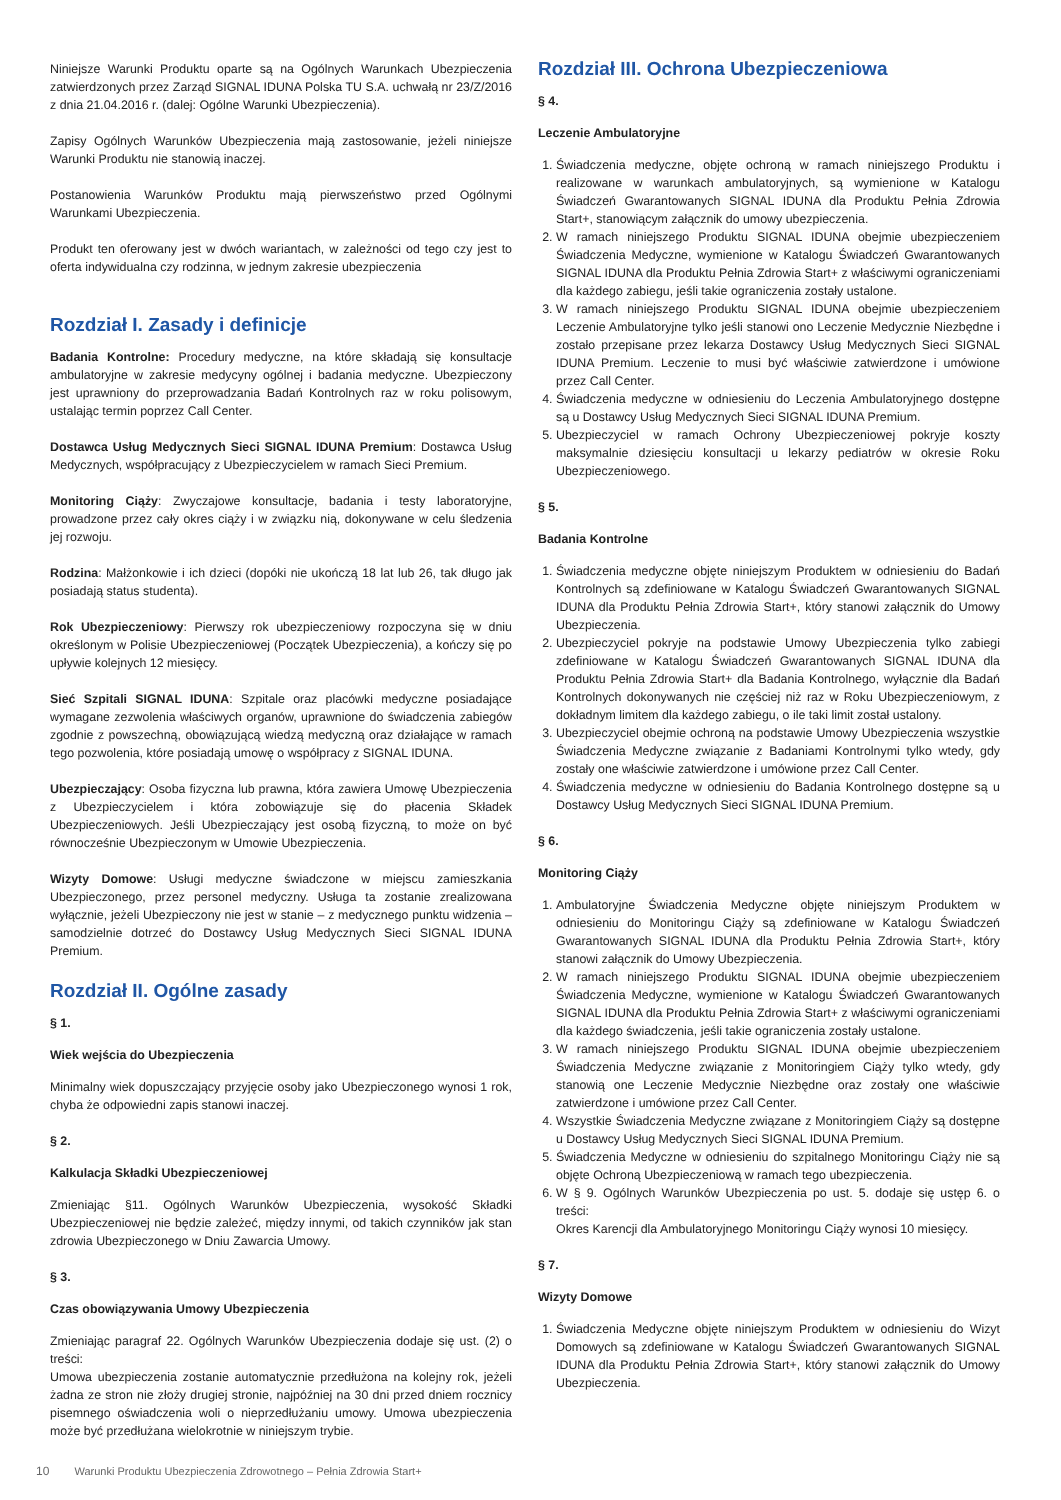Niniejsze Warunki Produktu oparte są na Ogólnych Warunkach Ubezpieczenia zatwierdzonych przez Zarząd SIGNAL IDUNA Polska TU S.A. uchwałą nr 23/Z/2016 z dnia 21.04.2016 r. (dalej: Ogólne Warunki Ubezpieczenia).
Zapisy Ogólnych Warunków Ubezpieczenia mają zastosowanie, jeżeli niniejsze Warunki Produktu nie stanowią inaczej.
Postanowienia Warunków Produktu mają pierwszeństwo przed Ogólnymi Warunkami Ubezpieczenia.
Produkt ten oferowany jest w dwóch wariantach, w zależności od tego czy jest to oferta indywidualna czy rodzinna, w jednym zakresie ubezpieczenia
Rozdział I. Zasady i definicje
Badania Kontrolne: Procedury medyczne, na które składają się konsultacje ambulatoryjne w zakresie medycyny ogólnej i badania medyczne. Ubezpieczony jest uprawniony do przeprowadzania Badań Kontrolnych raz w roku polisowym, ustalając termin poprzez Call Center.
Dostawca Usług Medycznych Sieci SIGNAL IDUNA Premium: Dostawca Usług Medycznych, współpracujący z Ubezpieczycielem w ramach Sieci Premium.
Monitoring Ciąży: Zwyczajowe konsultacje, badania i testy laboratoryjne, prowadzone przez cały okres ciąży i w związku nią, dokonywane w celu śledzenia jej rozwoju.
Rodzina: Małżonkowie i ich dzieci (dopóki nie ukończą 18 lat lub 26, tak długo jak posiadają status studenta).
Rok Ubezpieczeniowy: Pierwszy rok ubezpieczeniowy rozpoczyna się w dniu określonym w Polisie Ubezpieczeniowej (Początek Ubezpieczenia), a kończy się po upływie kolejnych 12 miesięcy.
Sieć Szpitali SIGNAL IDUNA: Szpitale oraz placówki medyczne posiadające wymagane zezwolenia właściwych organów, uprawnione do świadczenia zabiegów zgodnie z powszechną, obowiązującą wiedzą medyczną oraz działające w ramach tego pozwolenia, które posiadają umowę o współpracy z SIGNAL IDUNA.
Ubezpieczający: Osoba fizyczna lub prawna, która zawiera Umowę Ubezpieczenia z Ubezpieczycielem i która zobowiązuje się do płacenia Składek Ubezpieczeniowych. Jeśli Ubezpieczający jest osobą fizyczną, to może on być równocześnie Ubezpieczonym w Umowie Ubezpieczenia.
Wizyty Domowe: Usługi medyczne świadczone w miejscu zamieszkania Ubezpieczonego, przez personel medyczny. Usługa ta zostanie zrealizowana wyłącznie, jeżeli Ubezpieczony nie jest w stanie – z medycznego punktu widzenia – samodzielnie dotrzeć do Dostawcy Usług Medycznych Sieci SIGNAL IDUNA Premium.
Rozdział II. Ogólne zasady
§ 1.
Wiek wejścia do Ubezpieczenia
Minimalny wiek dopuszczający przyjęcie osoby jako Ubezpieczonego wynosi 1 rok, chyba że odpowiedni zapis stanowi inaczej.
§ 2.
Kalkulacja Składki Ubezpieczeniowej
Zmieniając §11. Ogólnych Warunków Ubezpieczenia, wysokość Składki Ubezpieczeniowej nie będzie zależeć, między innymi, od takich czynników jak stan zdrowia Ubezpieczonego w Dniu Zawarcia Umowy.
§ 3.
Czas obowiązywania Umowy Ubezpieczenia
Zmieniając paragraf 22. Ogólnych Warunków Ubezpieczenia dodaje się ust. (2) o treści:
Umowa ubezpieczenia zostanie automatycznie przedłużona na kolejny rok, jeżeli żadna ze stron nie złoży drugiej stronie, najpóźniej na 30 dni przed dniem rocznicy pisemnego oświadczenia woli o nieprzedłużaniu umowy. Umowa ubezpieczenia może być przedłużana wielokrotnie w niniejszym trybie.
Rozdział III. Ochrona Ubezpieczeniowa
§ 4.
Leczenie Ambulatoryjne
1. Świadczenia medyczne, objęte ochroną w ramach niniejszego Produktu i realizowane w warunkach ambulatoryjnych, są wymienione w Katalogu Świadczeń Gwarantowanych SIGNAL IDUNA dla Produktu Pełnia Zdrowia Start+, stanowiącym załącznik do umowy ubezpieczenia.
2. W ramach niniejszego Produktu SIGNAL IDUNA obejmie ubezpieczeniem Świadczenia Medyczne, wymienione w Katalogu Świadczeń Gwarantowanych SIGNAL IDUNA dla Produktu Pełnia Zdrowia Start+ z właściwymi ograniczeniami dla każdego zabiegu, jeśli takie ograniczenia zostały ustalone.
3. W ramach niniejszego Produktu SIGNAL IDUNA obejmie ubezpieczeniem Leczenie Ambulatoryjne tylko jeśli stanowi ono Leczenie Medycznie Niezbędne i zostało przepisane przez lekarza Dostawcy Usług Medycznych Sieci SIGNAL IDUNA Premium. Leczenie to musi być właściwie zatwierdzone i umówione przez Call Center.
4. Świadczenia medyczne w odniesieniu do Leczenia Ambulatoryjnego dostępne są u Dostawcy Usług Medycznych Sieci SIGNAL IDUNA Premium.
5. Ubezpieczyciel w ramach Ochrony Ubezpieczeniowej pokryje koszty maksymalnie dziesięciu konsultacji u lekarzy pediatrów w okresie Roku Ubezpieczeniowego.
§ 5.
Badania Kontrolne
1. Świadczenia medyczne objęte niniejszym Produktem w odniesieniu do Badań Kontrolnych są zdefiniowane w Katalogu Świadczeń Gwarantowanych SIGNAL IDUNA dla Produktu Pełnia Zdrowia Start+, który stanowi załącznik do Umowy Ubezpieczenia.
2. Ubezpieczyciel pokryje na podstawie Umowy Ubezpieczenia tylko zabiegi zdefiniowane w Katalogu Świadczeń Gwarantowanych SIGNAL IDUNA dla Produktu Pełnia Zdrowia Start+ dla Badania Kontrolnego, wyłącznie dla Badań Kontrolnych dokonywanych nie częściej niż raz w Roku Ubezpieczeniowym, z dokładnym limitem dla każdego zabiegu, o ile taki limit został ustalony.
3. Ubezpieczyciel obejmie ochroną na podstawie Umowy Ubezpieczenia wszystkie Świadczenia Medyczne związanie z Badaniami Kontrolnymi tylko wtedy, gdy zostały one właściwie zatwierdzone i umówione przez Call Center.
4. Świadczenia medyczne w odniesieniu do Badania Kontrolnego dostępne są u Dostawcy Usług Medycznych Sieci SIGNAL IDUNA Premium.
§ 6.
Monitoring Ciąży
1. Ambulatoryjne Świadczenia Medyczne objęte niniejszym Produktem w odniesieniu do Monitoringu Ciąży są zdefiniowane w Katalogu Świadczeń Gwarantowanych SIGNAL IDUNA dla Produktu Pełnia Zdrowia Start+, który stanowi załącznik do Umowy Ubezpieczenia.
2. W ramach niniejszego Produktu SIGNAL IDUNA obejmie ubezpieczeniem Świadczenia Medyczne, wymienione w Katalogu Świadczeń Gwarantowanych SIGNAL IDUNA dla Produktu Pełnia Zdrowia Start+ z właściwymi ograniczeniami dla każdego świadczenia, jeśli takie ograniczenia zostały ustalone.
3. W ramach niniejszego Produktu SIGNAL IDUNA obejmie ubezpieczeniem Świadczenia Medyczne związanie z Monitoringiem Ciąży tylko wtedy, gdy stanowią one Leczenie Medycznie Niezbędne oraz zostały one właściwie zatwierdzone i umówione przez Call Center.
4. Wszystkie Świadczenia Medyczne związane z Monitoringiem Ciąży są dostępne u Dostawcy Usług Medycznych Sieci SIGNAL IDUNA Premium.
5. Świadczenia Medyczne w odniesieniu do szpitalnego Monitoringu Ciąży nie są objęte Ochroną Ubezpieczeniową w ramach tego ubezpieczenia.
6. W § 9. Ogólnych Warunków Ubezpieczenia po ust. 5. dodaje się ustęp 6. o treści:
Okres Karencji dla Ambulatoryjnego Monitoringu Ciąży wynosi 10 miesięcy.
§ 7.
Wizyty Domowe
1. Świadczenia Medyczne objęte niniejszym Produktem w odniesieniu do Wizyt Domowych są zdefiniowane w Katalogu Świadczeń Gwarantowanych SIGNAL IDUNA dla Produktu Pełnia Zdrowia Start+, który stanowi załącznik do Umowy Ubezpieczenia.
10 Warunki Produktu Ubezpieczenia Zdrowotnego – Pełnia Zdrowia Start+